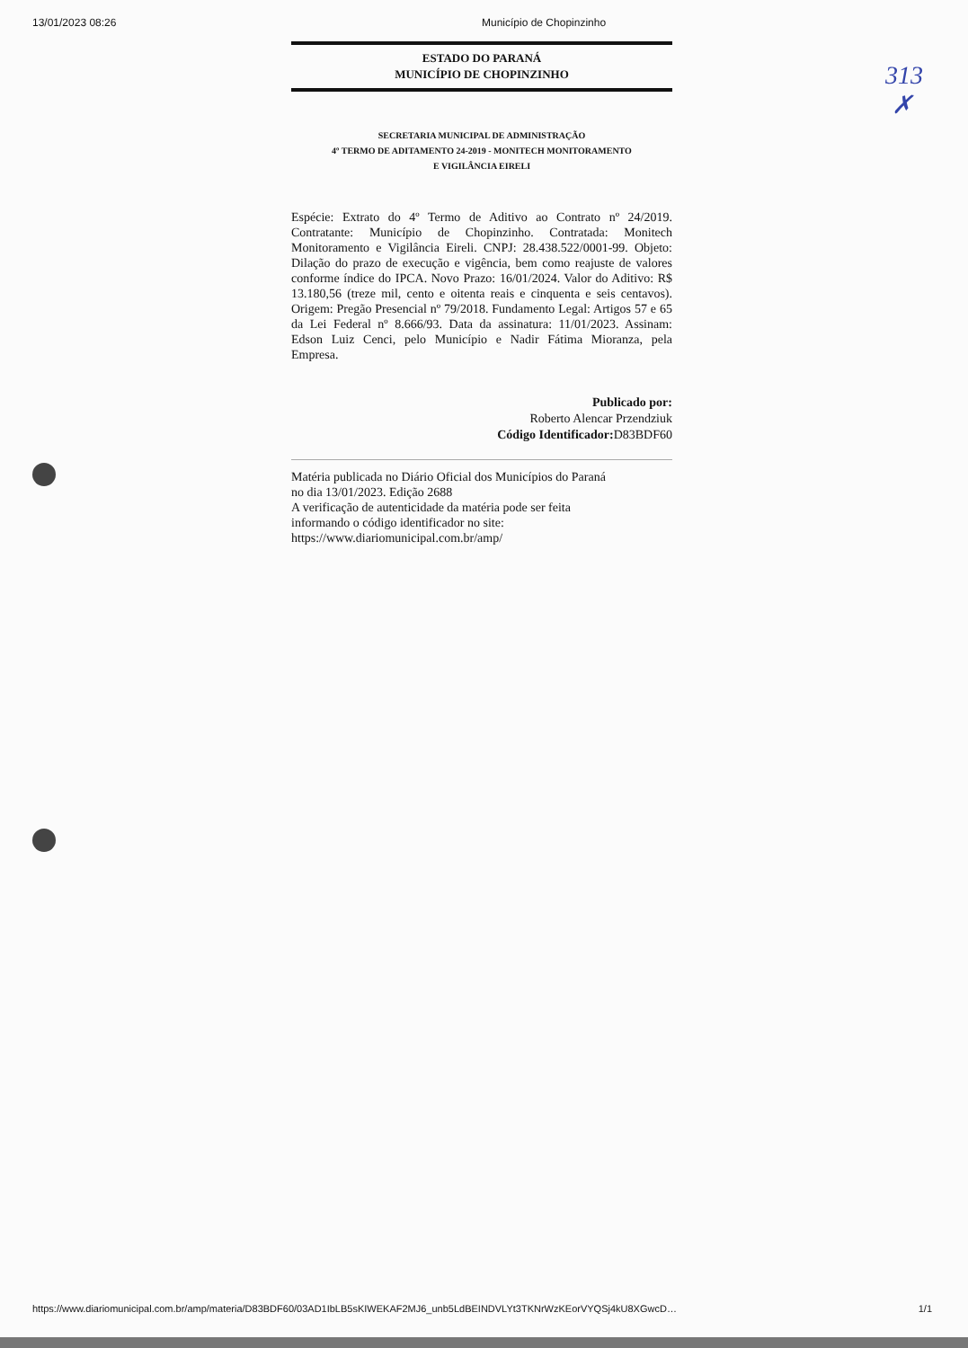13/01/2023 08:26 Município de Chopinzinho
ESTADO DO PARANÁ
MUNICÍPIO DE CHOPINZINHO
SECRETARIA MUNICIPAL DE ADMINISTRAÇÃO
4º TERMO DE ADITAMENTO 24-2019 - MONITECH MONITORAMENTO
E VIGILÂNCIA EIRELI
Espécie: Extrato do 4º Termo de Aditivo ao Contrato nº 24/2019. Contratante: Município de Chopinzinho. Contratada: Monitech Monitoramento e Vigilância Eireli. CNPJ: 28.438.522/0001-99. Objeto: Dilação do prazo de execução e vigência, bem como reajuste de valores conforme índice do IPCA. Novo Prazo: 16/01/2024. Valor do Aditivo: R$ 13.180,56 (treze mil, cento e oitenta reais e cinquenta e seis centavos). Origem: Pregão Presencial nº 79/2018. Fundamento Legal: Artigos 57 e 65 da Lei Federal nº 8.666/93. Data da assinatura: 11/01/2023. Assinam: Edson Luiz Cenci, pelo Município e Nadir Fátima Mioranza, pela Empresa.
Publicado por:
Roberto Alencar Przendziuk
Código Identificador: D83BDF60
Matéria publicada no Diário Oficial dos Municípios do Paraná
no dia 13/01/2023. Edição 2688
A verificação de autenticidade da matéria pode ser feita
informando o código identificador no site:
https://www.diariomunicipal.com.br/amp/
313
✗
https://www.diariomunicipal.com.br/amp/materia/D83BDF60/03AD1IbLB5sKIWEKAF2MJ6_unb5LdBEINDVLYt3TKNrWzKEorVYQSj4kU8XGwcD… 1/1